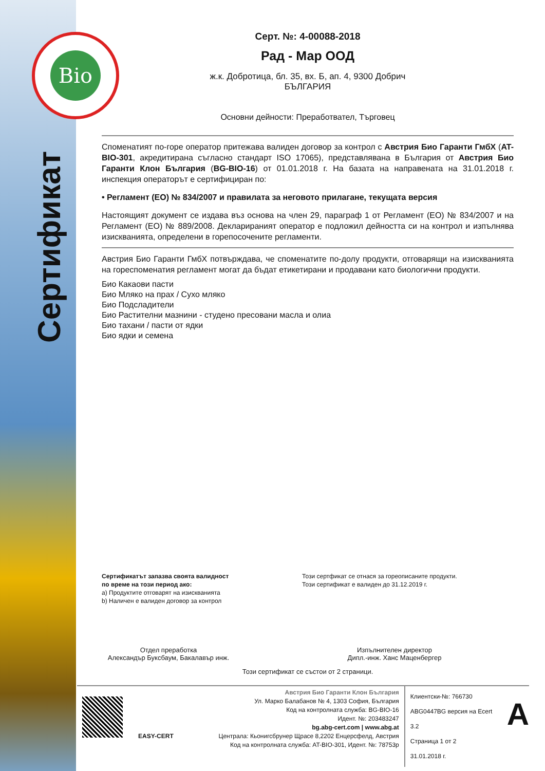Bio
Сертификат
Серт. №: 4-00088-2018
Рад - Мар ООД
ж.к. Добротица, бл. 35, вх. Б, ап. 4, 9300 Добрич
БЪЛГАРИЯ
Основни дейности: Преработвател, Търговец
Споменатият по-горе оператор притежава валиден договор за контрол с Австрия Био Гаранти ГмбХ (AT-BIO-301, акредитирана съгласно стандарт ISO 17065), представлявана в България от Австрия Био Гаранти Клон България (BG-BIO-16) от 01.01.2018 г. На базата на направената на 31.01.2018 г. инспекция операторът е сертифициран по:
• Регламент (ЕО) № 834/2007 и правилата за неговото прилагане, текущата версия
Настоящият документ се издава въз основа на член 29, параграф 1 от Регламент (ЕО) № 834/2007 и на Регламент (ЕО) № 889/2008. Декларираният оператор е подложил дейността си на контрол и изпълнява изискванията, определени в горепосочените регламенти.
Австрия Био Гаранти ГмбХ потвърждава, че споменатите по-долу продукти, отговарящи на изискванията на гореспоменатия регламент могат да бъдат етикетирани и продавани като биологични продукти.
Био Какаови пасти
Био Мляко на прах / Сухо мляко
Био Подсладители
Био Растителни мазнини - студено пресовани масла и олиа
Био тахани / пасти от ядки
Био ядки и семена
Сертификатът запазва своята валидност
по време на този период ако:
a) Продуктите отговарят на изискванията
b) Наличен е валиден договор за контрол
Този сертфикат се отнася за гореописаните продукти.
Този сертификат е валиден до 31.12.2019 г.
Отдел преработка
Александър Буксбаум, Бакалавър инж.
Изпълнителен директор
Дипл.-инж. Ханс Маценбергер
Този сертификат се състои от 2 страници.
EASY-CERT
Австрия Био Гаранти Клон България
Ул. Марко Балабанов № 4, 1303 София, България
Код на контролната служба: BG-BIO-16
Идент. №: 203483247
bg.abg-cert.com | www.abg.at
Централа: Кьонигсбрунер Щрасе 8,2202 Енцерсфелд, Австрия
Код на контролната служба: AT-BIO-301, Идент. №: 78753р
Клиентски-№: 766730
ABG0447BG версия на Ecert 3.2
Страница 1 от 2
31.01.2018 г.
A